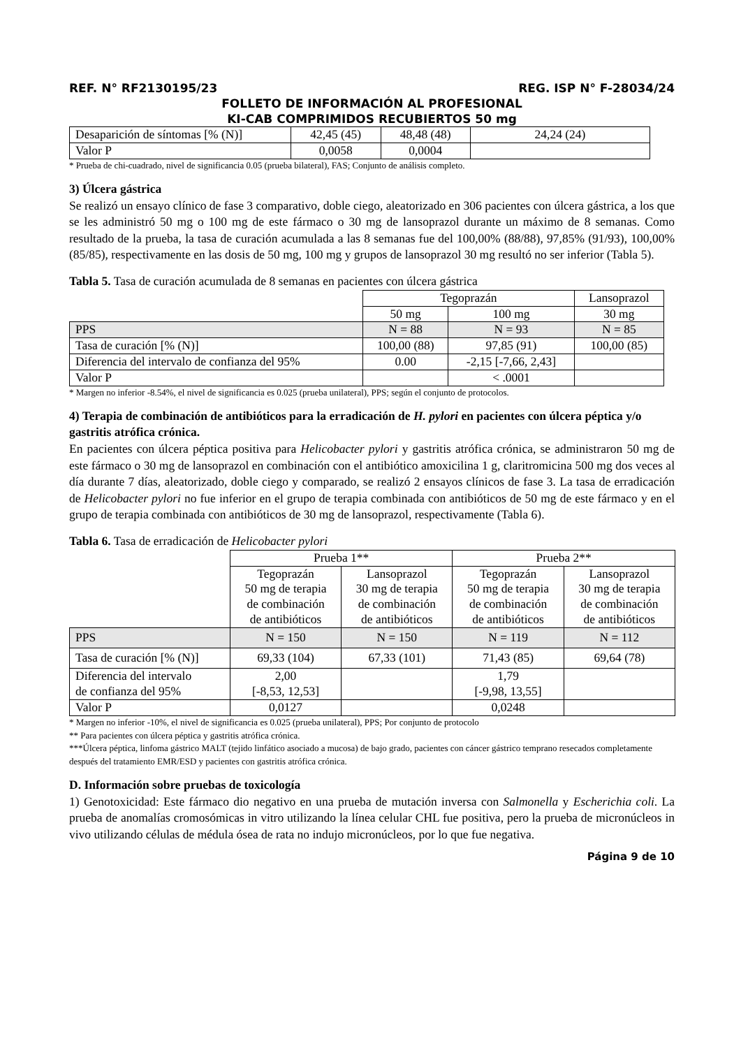REF. N° RF2130195/23 REG. ISP N° F-28034/24
FOLLETO DE INFORMACIÓN AL PROFESIONAL
KI-CAB COMPRIMIDOS RECUBIERTOS 50 mg
| Desaparición de síntomas [% (N)] | 42,45 (45) | 48,48 (48) | 24,24 (24) |
| Valor P | 0,0058 | 0,0004 | |
* Prueba de chi-cuadrado, nivel de significancia 0.05 (prueba bilateral), FAS; Conjunto de análisis completo.
3) Úlcera gástrica
Se realizó un ensayo clínico de fase 3 comparativo, doble ciego, aleatorizado en 306 pacientes con úlcera gástrica, a los que se les administró 50 mg o 100 mg de este fármaco o 30 mg de lansoprazol durante un máximo de 8 semanas. Como resultado de la prueba, la tasa de curación acumulada a las 8 semanas fue del 100,00% (88/88), 97,85% (91/93), 100,00% (85/85), respectivamente en las dosis de 50 mg, 100 mg y grupos de lansoprazol 30 mg resultó no ser inferior (Tabla 5).
Tabla 5. Tasa de curación acumulada de 8 semanas en pacientes con úlcera gástrica
| | Tegoprazán | | Lansoprazol |
| | 50 mg | 100 mg | 30 mg |
| PPS | N = 88 | N = 93 | N = 85 |
| Tasa de curación [% (N)] | 100,00 (88) | 97,85 (91) | 100,00 (85) |
| Diferencia del intervalo de confianza del 95% | 0.00 | -2,15 [-7,66, 2,43] | |
| Valor P | | < .0001 | |
* Margen no inferior -8.54%, el nivel de significancia es 0.025 (prueba unilateral), PPS; según el conjunto de protocolos.
4) Terapia de combinación de antibióticos para la erradicación de H. pylori en pacientes con úlcera péptica y/o gastritis atrófica crónica.
En pacientes con úlcera péptica positiva para Helicobacter pylori y gastritis atrófica crónica, se administraron 50 mg de este fármaco o 30 mg de lansoprazol en combinación con el antibiótico amoxicilina 1 g, claritromicina 500 mg dos veces al día durante 7 días, aleatorizado, doble ciego y comparado, se realizó 2 ensayos clínicos de fase 3. La tasa de erradicación de Helicobacter pylori no fue inferior en el grupo de terapia combinada con antibióticos de 50 mg de este fármaco y en el grupo de terapia combinada con antibióticos de 30 mg de lansoprazol, respectivamente (Tabla 6).
Tabla 6. Tasa de erradicación de Helicobacter pylori
| | Prueba 1** | | Prueba 2** | |
| | Tegoprazán 50 mg de terapia de combinación de antibióticos | Lansoprazol 30 mg de terapia de combinación de antibióticos | Tegoprazán 50 mg de terapia de combinación de antibióticos | Lansoprazol 30 mg de terapia de combinación de antibióticos |
| PPS | N = 150 | N = 150 | N = 119 | N = 112 |
| Tasa de curación [% (N)] | 69,33 (104) | 67,33 (101) | 71,43 (85) | 69,64 (78) |
| Diferencia del intervalo de confianza del 95% | 2,00 [-8,53, 12,53] | | 1,79 [-9,98, 13,55] | |
| Valor P | 0,0127 | | 0,0248 | |
* Margen no inferior -10%, el nivel de significancia es 0.025 (prueba unilateral), PPS; Por conjunto de protocolo
** Para pacientes con úlcera péptica y gastritis atrófica crónica.
***Úlcera péptica, linfoma gástrico MALT (tejido linfático asociado a mucosa) de bajo grado, pacientes con cáncer gástrico temprano resecados completamente después del tratamiento EMR/ESD y pacientes con gastritis atrófica crónica.
D. Información sobre pruebas de toxicología
1) Genotoxicidad: Este fármaco dio negativo en una prueba de mutación inversa con Salmonella y Escherichia coli. La prueba de anomalías cromosómicas in vitro utilizando la línea celular CHL fue positiva, pero la prueba de micronúcleos in vivo utilizando células de médula ósea de rata no indujo micronúcleos, por lo que fue negativa.
Página 9 de 10